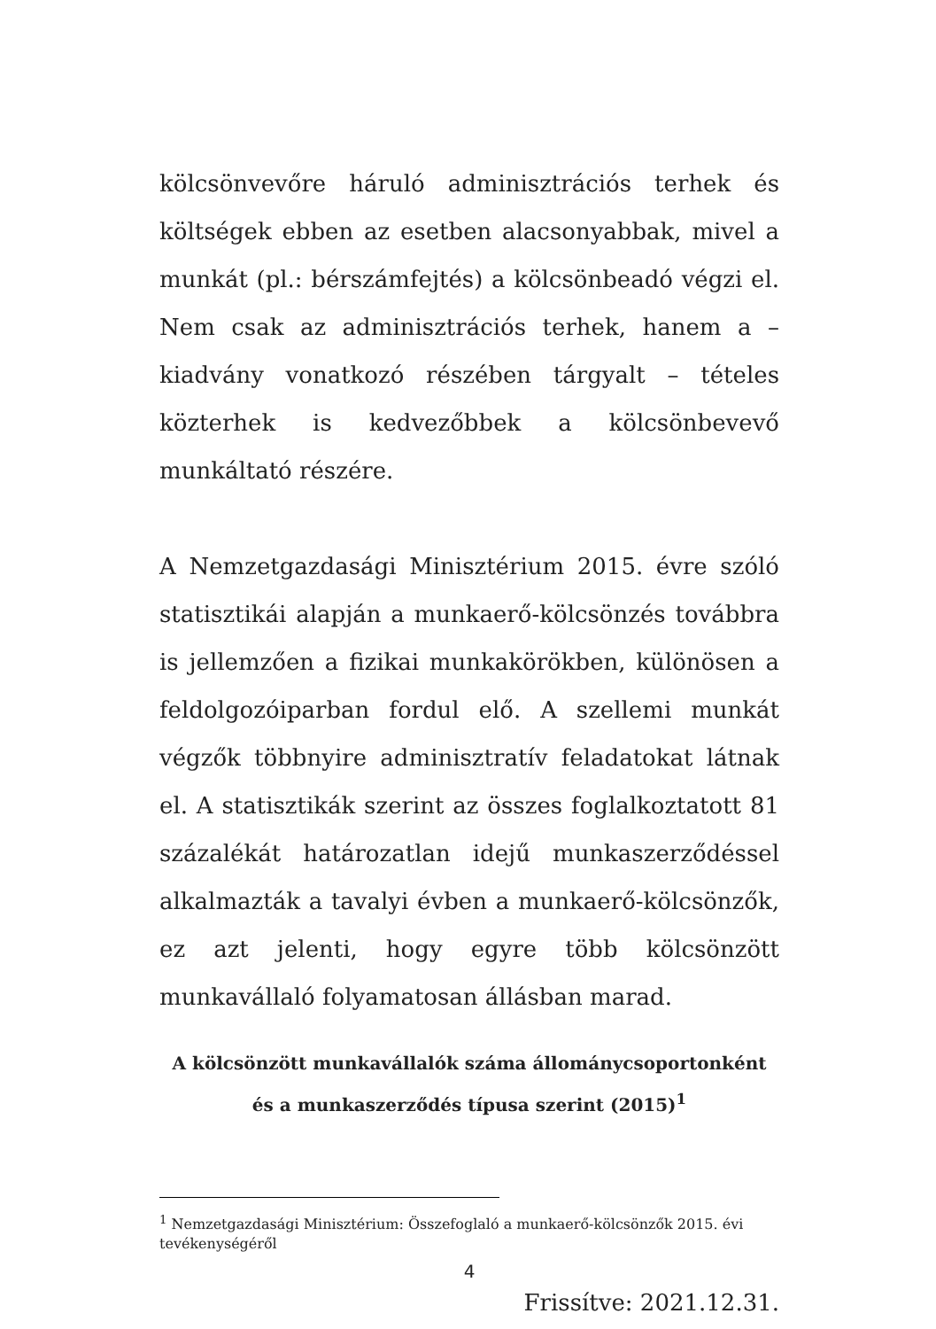kölcsönvevőre háruló adminisztrációs terhek és költségek ebben az esetben alacsonyabbak, mivel a munkát (pl.: bérszámfejtés) a kölcsönbeadó végzi el. Nem csak az adminisztrációs terhek, hanem a – kiadvány vonatkozó részében tárgyalt – tételes közterhek is kedvezőbbek a kölcsönbevevő munkáltató részére.
A Nemzetgazdasági Minisztérium 2015. évre szóló statisztikái alapján a munkaerő-kölcsönzés továbbra is jellemzően a fizikai munkakörökben, különösen a feldolgozóiparban fordul elő. A szellemi munkát végzők többnyire adminisztratív feladatokat látnak el. A statisztikák szerint az összes foglalkoztatott 81 százalékát határozatlan idejű munkaszerződéssel alkalmazták a tavalyi évben a munkaerő-kölcsönzők, ez azt jelenti, hogy egyre több kölcsönzött munkavállaló folyamatosan állásban marad.
A kölcsönzött munkavállalók száma állománycsoportonként és a munkaszerződés típusa szerint (2015)<sup>1</sup>
<sup>1</sup> Nemzetgazdasági Minisztérium: Összefoglaló a munkaerő-kölcsönzők 2015. évi tevékenységéről
4
Frissítve: 2021.12.31.